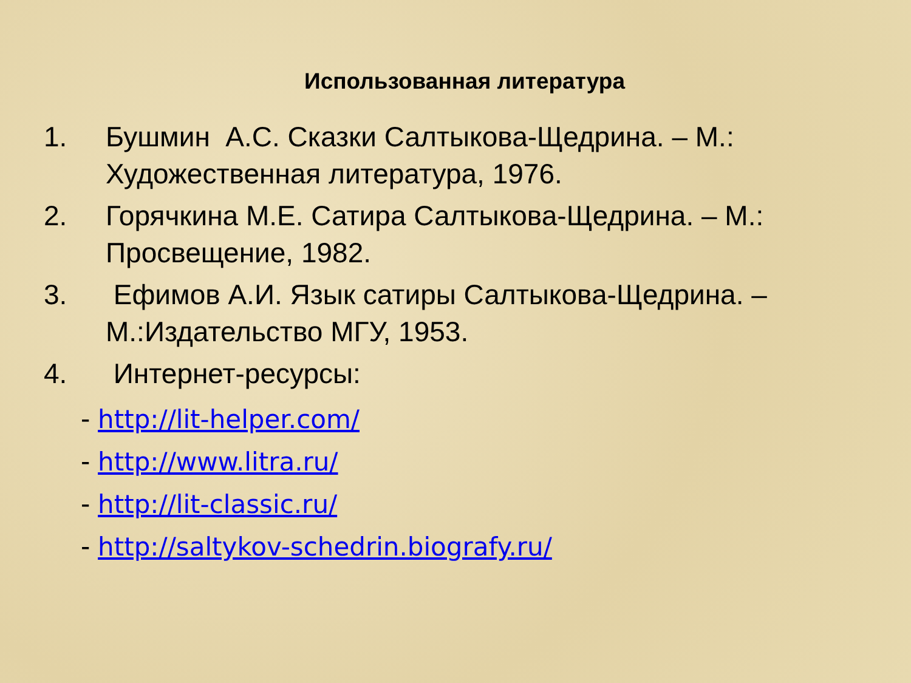Использованная литература
1. Бушмин А.С. Сказки Салтыкова-Щедрина. – М.: Художественная литература, 1976.
2. Горячкина М.Е. Сатира Салтыкова-Щедрина. – М.: Просвещение, 1982.
3. Ефимов А.И. Язык сатиры Салтыкова-Щедрина. – М.:Издательство МГУ, 1953.
4. Интернет-ресурсы:
- http://lit-helper.com/
- http://www.litra.ru/
- http://lit-classic.ru/
- http://saltykov-schedrin.biografy.ru/